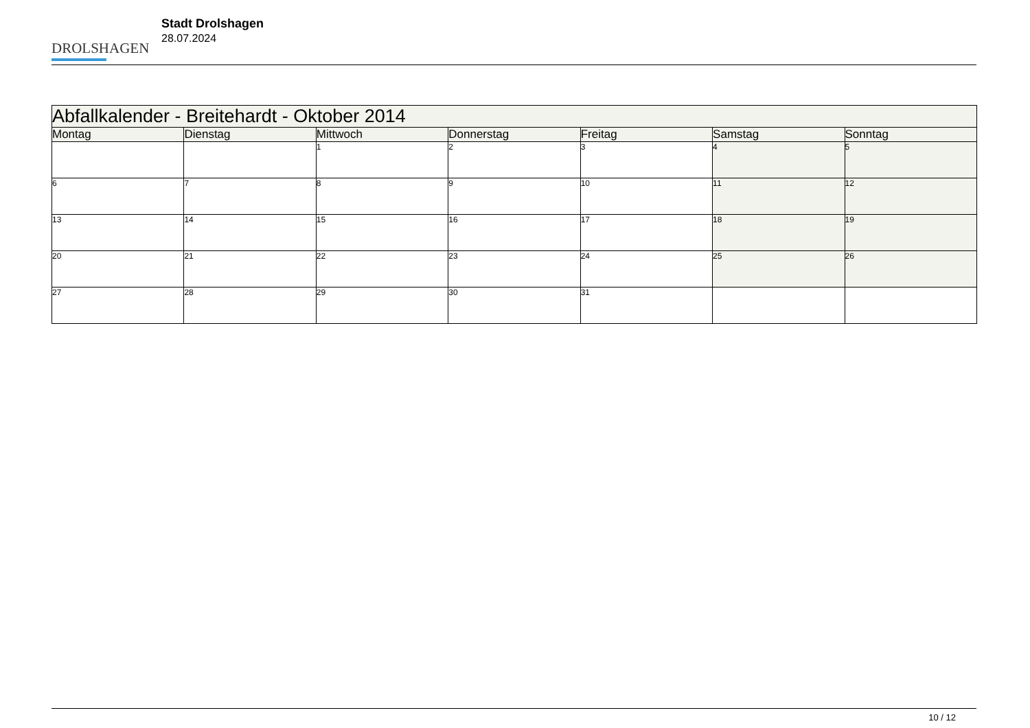DROLSHAGEN
Stadt Drolshagen
28.07.2024
| Abfallkalender - Breitehardt - Oktober 2014 | | | | | | |
| --- | --- | --- | --- | --- | --- | --- |
| Montag | Dienstag | Mittwoch | Donnerstag | Freitag | Samstag | Sonntag |
| | | 1 | 2 | 3 | 4 | 5 |
| 6 | 7 | 8 | 9 | 10 | 11 | 12 |
| 13 | 14 | 15 | 16 | 17 | 18 | 19 |
| 20 | 21 | 22 | 23 | 24 | 25 | 26 |
| 27 | 28 | 29 | 30 | 31 | | |
10 / 12